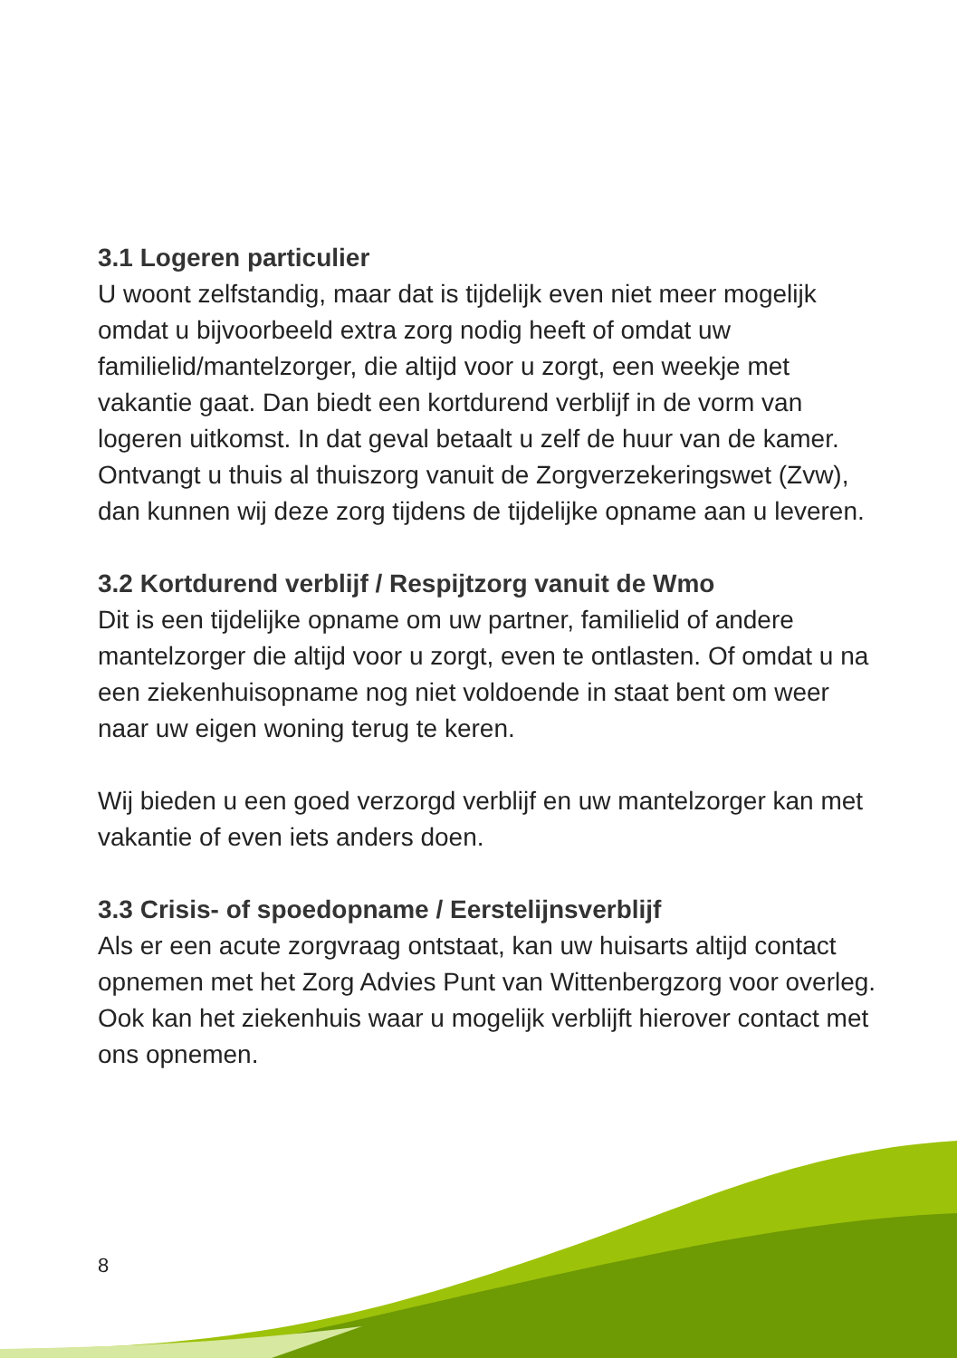3.1 Logeren particulier
U woont zelfstandig, maar dat is tijdelijk even niet meer mogelijk omdat u bijvoorbeeld extra zorg nodig heeft of omdat uw familielid/mantelzorger, die altijd voor u zorgt, een weekje met vakantie gaat. Dan biedt een kortdurend verblijf in de vorm van logeren uitkomst. In dat geval betaalt u zelf de huur van de kamer. Ontvangt u thuis al thuiszorg vanuit de Zorgverzekeringswet (Zvw), dan kunnen wij deze zorg tijdens de tijdelijke opname aan u leveren.
3.2 Kortdurend verblijf / Respijtzorg vanuit de Wmo
Dit is een tijdelijke opname om uw partner, familielid of andere mantelzorger die altijd voor u zorgt, even te ontlasten. Of omdat u na een ziekenhuisopname nog niet voldoende in staat bent om weer naar uw eigen woning terug te keren.
Wij bieden u een goed verzorgd verblijf en uw mantelzorger kan met vakantie of even iets anders doen.
3.3 Crisis- of spoedopname / Eerstelijnsverblijf
Als er een acute zorgvraag ontstaat, kan uw huisarts altijd contact opnemen met het Zorg Advies Punt van Wittenbergzorg voor overleg. Ook kan het ziekenhuis waar u mogelijk verblijft hierover contact met ons opnemen.
8